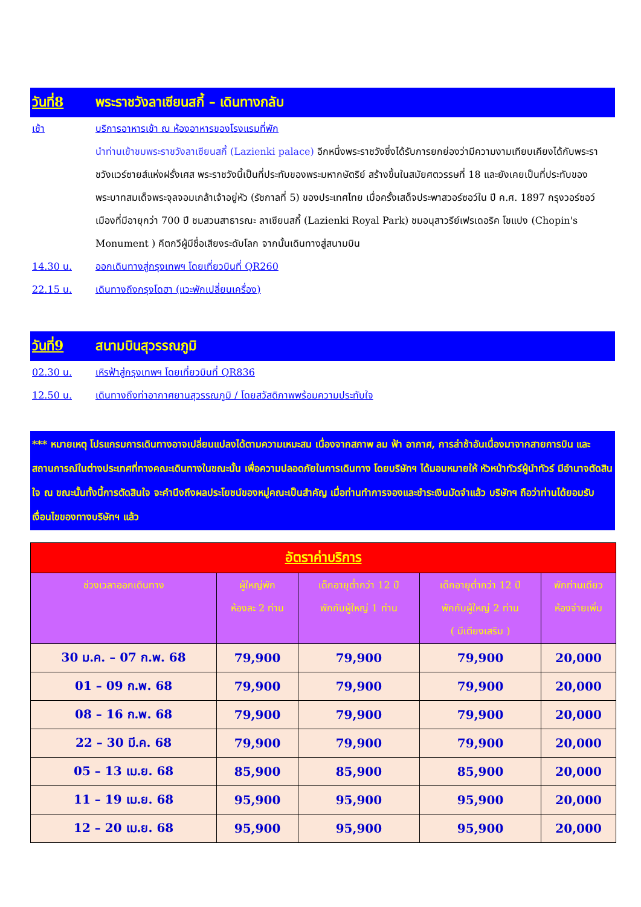วันที่8 พระราชวังลาเซียนสกี้ – เดินทางกลับ
เช้า บริการอาหารเช้า ณ ห้องอาหารของโรงแรมที่พัก
นำท่านเข้าชมพระราชวังลาเซียนสกี้ (Lazienki palace) อีกหนึ่งพระราชวังซึ่งได้รับการยกย่องว่ามีความงามเทียบเคียงได้กับพระราชวังแวร์ซายส์แห่งฝรั่งเศส พระราชวังนี้เป็นที่ประทับของพระมหากษัตริย์ สร้างขึ้นในสมัยศตวรรษที่ 18 และยังเคยเป็นที่ประทับของพระบาทสมเด็จพระจุลจอมเกล้าเจ้าอยู่หัว (รัชกาลที่ 5) ของประเทศไทย เมื่อครั้งเสด็จประพาสวอร์ซอว์ใน ปี ค.ศ. 1897 กรุงวอร์ซอว์ เมืองที่มีอายุกว่า 700 ปี ชมสวนสาธารณะ ลาเซียนสกี้ (Lazienki Royal Park) ชมอนุสาวรีย์เฟรเดอริค โชแปง (Chopin's Monument ) คีตกวีผู้มีชื่อเสียงระดับโลก จากนั้นเดินทางสู่สนามบิน
14.30 น. ออกเดินทางสู่กรุงเทพฯ โดยเที่ยวบินที่ QR260
22.15 น. เดินทางถึงกรุงโดฮา (แวะพักเปลี่ยนเครื่อง)
วันที่9 สนามบินสุวรรณภูมิ
02.30 น. เหิรฟ้าสู่กรุงเทพฯ โดยเที่ยวบินที่ QR836
12.50 น. เดินทางถึงท่าอากาศยานสุวรรณภูมิ / โดยสวัสดิภาพพร้อมความประทับใจ
*** หมายเหตุ โปรแกรมการเดินทางอาจเปลี่ยนแปลงได้ตามความเหมะสม เนื่องจากสภาพ ลม ฟ้า อากาศ, การล่าช้าอันเนื่องมาจากสายการบิน และสถานการณ์ในต่างประเทศที่ทางคณะเดินทางในขณะนั้น เพื่อความปลอดภัยในการเดินทาง โดยบริษัทฯ ได้มอบหมายให้ หัวหน้าทัวร์ผู้นำทัวร์ มีอำนาจตัดสินใจ ณ ขณะนั้นทั้งนี้การตัดสินใจ จะคำนึงถึงผลประโยชน์ของหมู่คณะเป็นสำคัญ เมื่อท่านทำการจองและชำระเงินมัดจำแล้ว บริษัทฯ ถือว่าท่านได้ยอมรับเงื่อนไขของทางบริษัทฯ แล้ว
| อัตราค่าบริการ | | | | |
| --- | --- | --- | --- | --- |
| ช่วงเวลาออกเดินทาง | ผู้ใหญ่พัก ห้องละ 2 ท่าน | เด็กอายุต่ำกว่า 12 ปี พักกับผู้ใหญ่ 1 ท่าน | เด็กอายุต่ำกว่า 12 ปี พักกับผู้ใหญ่ 2 ท่าน ( มีเตียงเสริม ) | พักท่านเดียว ห้องจ่ายเพิ่ม |
| 30 ม.ค. – 07 ก.พ. 68 | 79,900 | 79,900 | 79,900 | 20,000 |
| 01 – 09 ก.พ. 68 | 79,900 | 79,900 | 79,900 | 20,000 |
| 08 – 16 ก.พ. 68 | 79,900 | 79,900 | 79,900 | 20,000 |
| 22 – 30 มี.ค. 68 | 79,900 | 79,900 | 79,900 | 20,000 |
| 05 – 13 เม.ย. 68 | 85,900 | 85,900 | 85,900 | 20,000 |
| 11 – 19 เม.ย. 68 | 95,900 | 95,900 | 95,900 | 20,000 |
| 12 – 20 เม.ย. 68 | 95,900 | 95,900 | 95,900 | 20,000 |